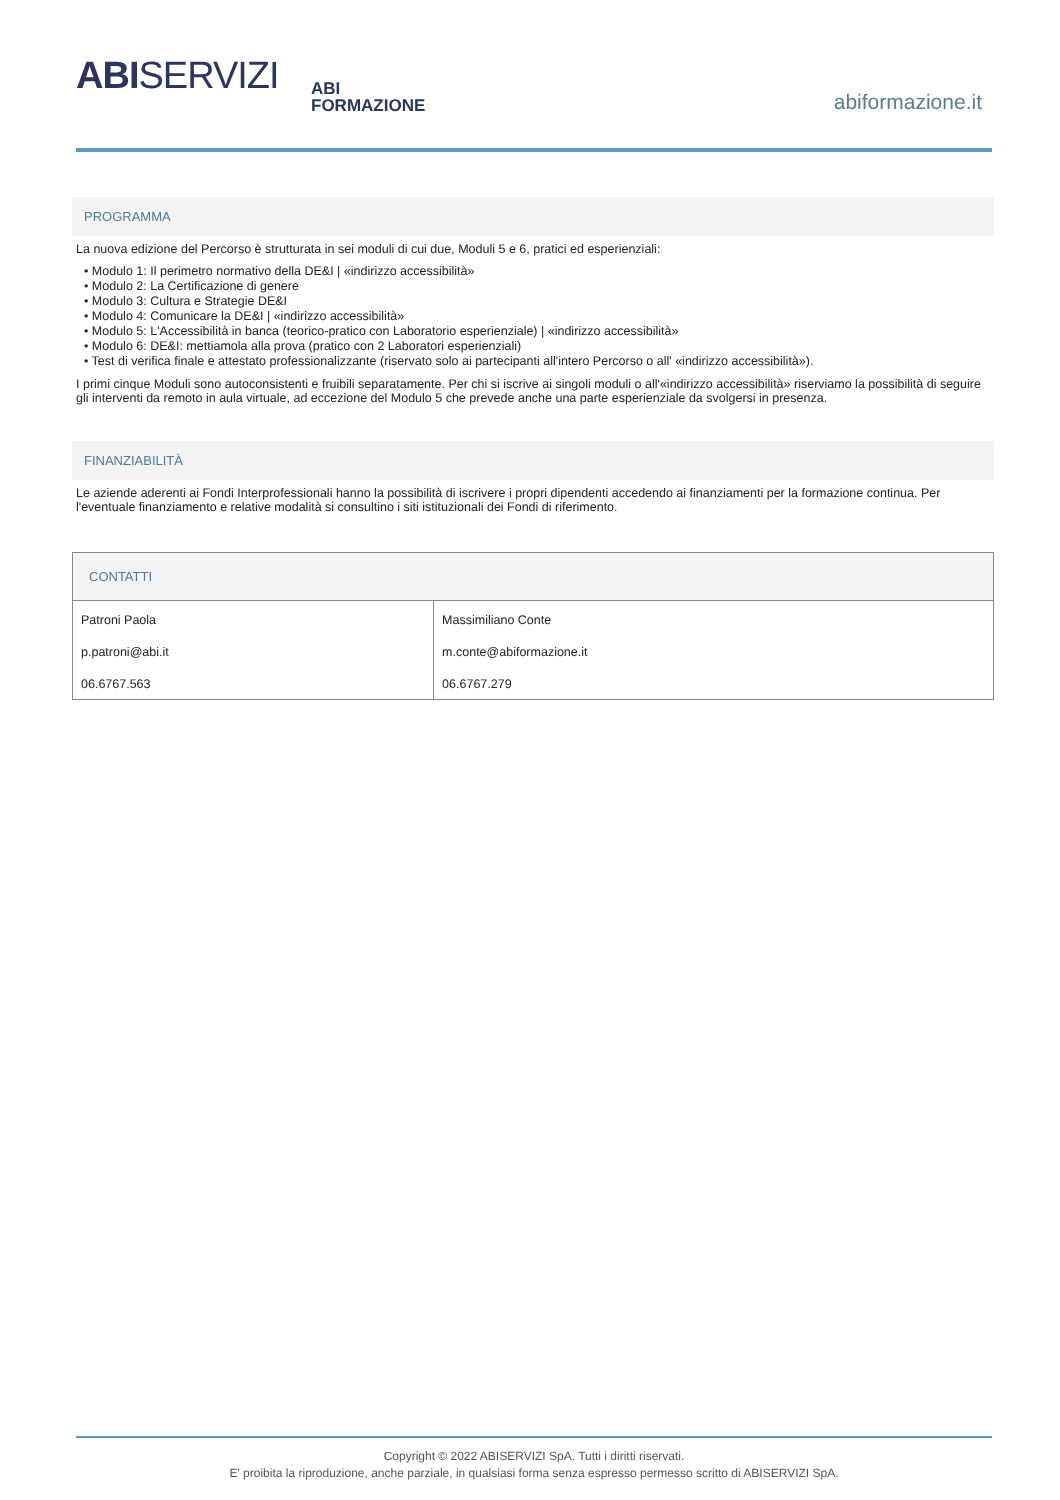ABISERVIZI
ABI
FORMAZIONE
abiformazione.it
PROGRAMMA
La nuova edizione del Percorso è strutturata in sei moduli di cui due, Moduli 5 e 6, pratici ed esperienziali:
• Modulo 1: Il perimetro normativo della DE&I | «indirizzo accessibilità»
• Modulo 2: La Certificazione di genere
• Modulo 3: Cultura e Strategie DE&I
• Modulo 4: Comunicare la DE&I | «indirizzo accessibilità»
• Modulo 5: L'Accessibilità in banca (teorico-pratico con Laboratorio esperienziale) | «indirizzo accessibilità»
• Modulo 6: DE&I: mettiamola alla prova (pratico con 2 Laboratori esperienziali)
• Test di verifica finale e attestato professionalizzante (riservato solo ai partecipanti all'intero Percorso o all' «indirizzo accessibilità»).
I primi cinque Moduli sono autoconsistenti e fruibili separatamente. Per chi si iscrive ai singoli moduli o all'«indirizzo accessibilità» riserviamo la possibilità di seguire gli interventi da remoto in aula virtuale, ad eccezione del Modulo 5 che prevede anche una parte esperienziale da svolgersi in presenza.
FINANZIABILITÀ
Le aziende aderenti ai Fondi Interprofessionali hanno la possibilità di iscrivere i propri dipendenti accedendo ai finanziamenti per la formazione continua. Per l'eventuale finanziamento e relative modalità si consultino i siti istituzionali dei Fondi di riferimento.
| CONTATTI | |
| --- | --- |
| Patroni Paola p.patroni@abi.it 06.6767.563 | Massimiliano Conte m.conte@abiformazione.it 06.6767.279 |
Copyright © 2022 ABISERVIZI SpA. Tutti i diritti riservati.
E' proibita la riproduzione, anche parziale, in qualsiasi forma senza espresso permesso scritto di ABISERVIZI SpA.